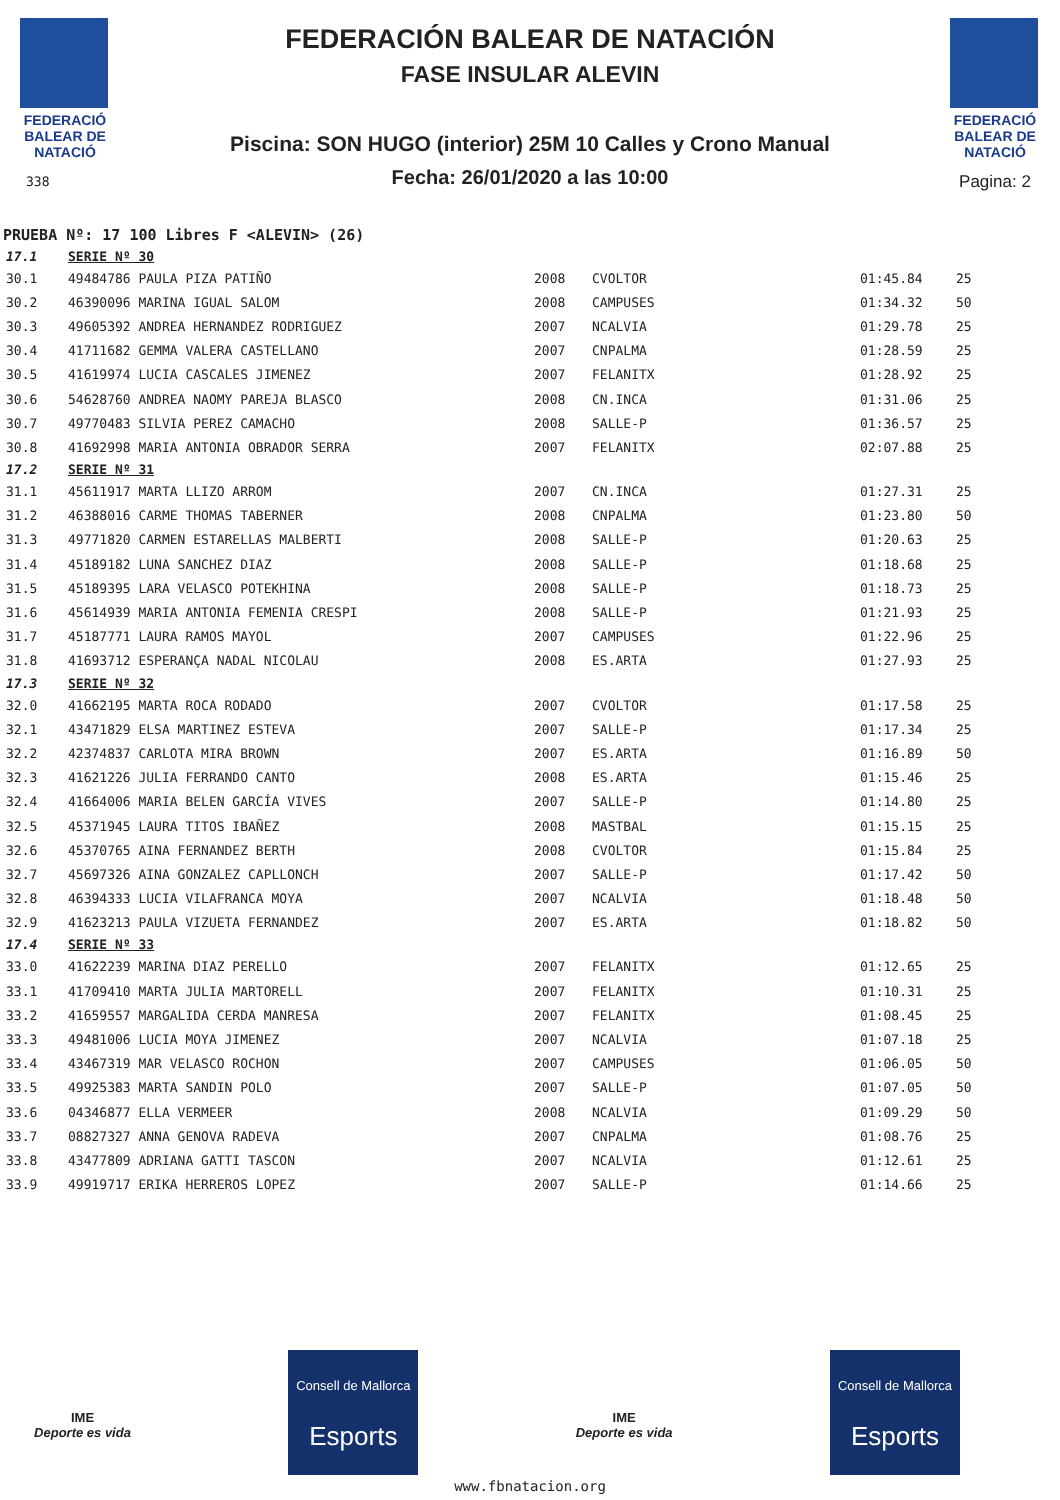FEDERACIÓ BALEAR DE NATACIÓ
338
FEDERACIÓN BALEAR DE NATACIÓN
FASE INSULAR ALEVIN
Piscina: SON HUGO (interior) 25M 10 Calles y Crono Manual
Fecha: 26/01/2020 a las 10:00
FEDERACIÓ BALEAR DE NATACIÓ
Pagina: 2
PRUEBA Nº: 17 100 Libres F <ALEVIN> (26)
| 17.1 | SERIE Nº 30 | | | | |
| 30.1 | 49484786 PAULA PIZA PATIÑO | 2008 | CVOLTOR | 01:45.84 | 25 |
| 30.2 | 46390096 MARINA IGUAL SALOM | 2008 | CAMPUSES | 01:34.32 | 50 |
| 30.3 | 49605392 ANDREA HERNANDEZ RODRIGUEZ | 2007 | NCALVIA | 01:29.78 | 25 |
| 30.4 | 41711682 GEMMA VALERA CASTELLANO | 2007 | CNPALMA | 01:28.59 | 25 |
| 30.5 | 41619974 LUCIA CASCALES JIMENEZ | 2007 | FELANITX | 01:28.92 | 25 |
| 30.6 | 54628760 ANDREA NAOMY PAREJA BLASCO | 2008 | CN.INCA | 01:31.06 | 25 |
| 30.7 | 49770483 SILVIA PEREZ CAMACHO | 2008 | SALLE-P | 01:36.57 | 25 |
| 30.8 | 41692998 MARIA ANTONIA OBRADOR SERRA | 2007 | FELANITX | 02:07.88 | 25 |
| 17.2 | SERIE Nº 31 | | | | |
| 31.1 | 45611917 MARTA LLIZO ARROM | 2007 | CN.INCA | 01:27.31 | 25 |
| 31.2 | 46388016 CARME THOMAS TABERNER | 2008 | CNPALMA | 01:23.80 | 50 |
| 31.3 | 49771820 CARMEN ESTARELLAS MALBERTI | 2008 | SALLE-P | 01:20.63 | 25 |
| 31.4 | 45189182 LUNA SANCHEZ DIAZ | 2008 | SALLE-P | 01:18.68 | 25 |
| 31.5 | 45189395 LARA VELASCO POTEKHINA | 2008 | SALLE-P | 01:18.73 | 25 |
| 31.6 | 45614939 MARIA ANTONIA FEMENIA CRESPI | 2008 | SALLE-P | 01:21.93 | 25 |
| 31.7 | 45187771 LAURA RAMOS MAYOL | 2007 | CAMPUSES | 01:22.96 | 25 |
| 31.8 | 41693712 ESPERANÇA NADAL NICOLAU | 2008 | ES.ARTA | 01:27.93 | 25 |
| 17.3 | SERIE Nº 32 | | | | |
| 32.0 | 41662195 MARTA ROCA RODADO | 2007 | CVOLTOR | 01:17.58 | 25 |
| 32.1 | 43471829 ELSA MARTINEZ ESTEVA | 2007 | SALLE-P | 01:17.34 | 25 |
| 32.2 | 42374837 CARLOTA MIRA BROWN | 2007 | ES.ARTA | 01:16.89 | 50 |
| 32.3 | 41621226 JULIA FERRANDO CANTO | 2008 | ES.ARTA | 01:15.46 | 25 |
| 32.4 | 41664006 MARIA BELEN GARCÍA VIVES | 2007 | SALLE-P | 01:14.80 | 25 |
| 32.5 | 45371945 LAURA TITOS IBAÑEZ | 2008 | MASTBAL | 01:15.15 | 25 |
| 32.6 | 45370765 AINA FERNANDEZ BERTH | 2008 | CVOLTOR | 01:15.84 | 25 |
| 32.7 | 45697326 AINA GONZALEZ CAPLLONCH | 2007 | SALLE-P | 01:17.42 | 50 |
| 32.8 | 46394333 LUCIA VILAFRANCA MOYA | 2007 | NCALVIA | 01:18.48 | 50 |
| 32.9 | 41623213 PAULA VIZUETA FERNANDEZ | 2007 | ES.ARTA | 01:18.82 | 50 |
| 17.4 | SERIE Nº 33 | | | | |
| 33.0 | 41622239 MARINA DIAZ PERELLO | 2007 | FELANITX | 01:12.65 | 25 |
| 33.1 | 41709410 MARTA JULIA MARTORELL | 2007 | FELANITX | 01:10.31 | 25 |
| 33.2 | 41659557 MARGALIDA CERDA MANRESA | 2007 | FELANITX | 01:08.45 | 25 |
| 33.3 | 49481006 LUCIA MOYA JIMENEZ | 2007 | NCALVIA | 01:07.18 | 25 |
| 33.4 | 43467319 MAR VELASCO ROCHON | 2007 | CAMPUSES | 01:06.05 | 50 |
| 33.5 | 49925383 MARTA SANDIN POLO | 2007 | SALLE-P | 01:07.05 | 50 |
| 33.6 | 04346877 ELLA VERMEER | 2008 | NCALVIA | 01:09.29 | 50 |
| 33.7 | 08827327 ANNA GENOVA RADEVA | 2007 | CNPALMA | 01:08.76 | 25 |
| 33.8 | 43477809 ADRIANA GATTI TASCON | 2007 | NCALVIA | 01:12.61 | 25 |
| 33.9 | 49919717 ERIKA HERREROS LOPEZ | 2007 | SALLE-P | 01:14.66 | 25 |
IME
Deporte es vida
Consell de Mallorca
Esports
IME
Deporte es vida
Consell de Mallorca
Esports
www.fbnatacion.org